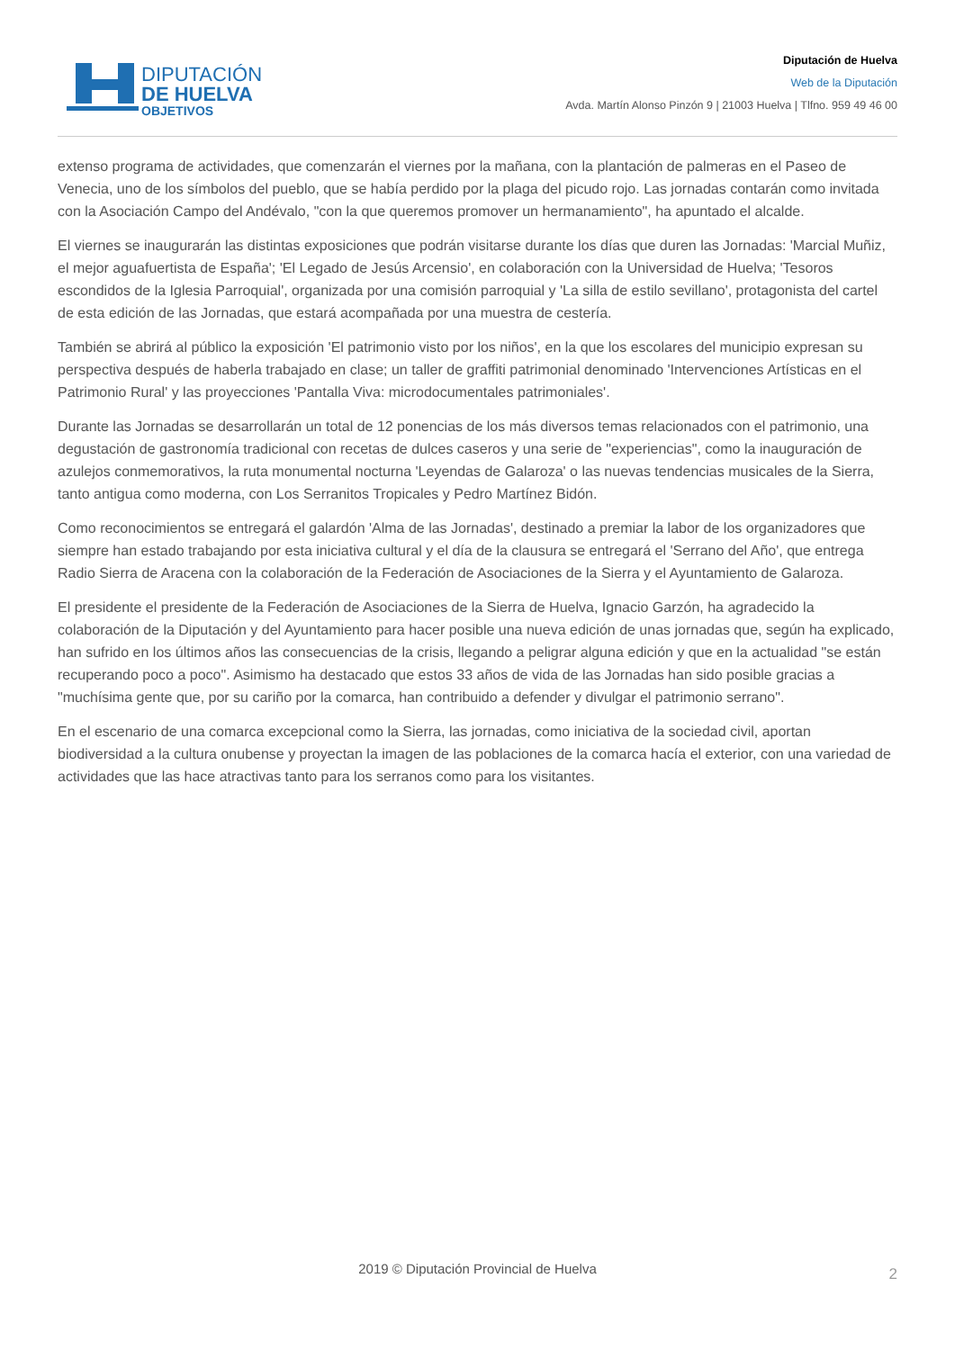DIPUTACIÓN
DE HUELVA
OBJETIVOS
Diputación de Huelva
Web de la Diputación
Avda. Martín Alonso Pinzón 9 | 21003 Huelva | Tlfno. 959 49 46 00
extenso programa de actividades, que comenzarán el viernes por la mañana, con la plantación de palmeras en el Paseo de Venecia, uno de los símbolos del pueblo, que se había perdido por la plaga del picudo rojo. Las jornadas contarán como invitada con la Asociación Campo del Andévalo, "con la que queremos promover un hermanamiento", ha apuntado el alcalde.
El viernes se inaugurarán las distintas exposiciones que podrán visitarse durante los días que duren las Jornadas: 'Marcial Muñiz, el mejor aguafuertista de España'; 'El Legado de Jesús Arcensio', en colaboración con la Universidad de Huelva; 'Tesoros escondidos de la Iglesia Parroquial', organizada por una comisión parroquial y 'La silla de estilo sevillano', protagonista del cartel de esta edición de las Jornadas, que estará acompañada por una muestra de cestería.
También se abrirá al público la exposición 'El patrimonio visto por los niños', en la que los escolares del municipio expresan su perspectiva después de haberla trabajado en clase; un taller de graffiti patrimonial denominado 'Intervenciones Artísticas en el Patrimonio Rural' y las proyecciones 'Pantalla Viva: microdocumentales patrimoniales'.
Durante las Jornadas se desarrollarán un total de 12 ponencias de los más diversos temas relacionados con el patrimonio, una degustación de gastronomía tradicional con recetas de dulces caseros y una serie de "experiencias", como la inauguración de azulejos conmemorativos, la ruta monumental nocturna 'Leyendas de Galaroza' o las nuevas tendencias musicales de la Sierra, tanto antigua como moderna, con Los Serranitos Tropicales y Pedro Martínez Bidón.
Como reconocimientos se entregará el galardón 'Alma de las Jornadas', destinado a premiar la labor de los organizadores que siempre han estado trabajando por esta iniciativa cultural y el día de la clausura se entregará el 'Serrano del Año', que entrega Radio Sierra de Aracena con la colaboración de la Federación de Asociaciones de la Sierra y el Ayuntamiento de Galaroza.
El presidente el presidente de la Federación de Asociaciones de la Sierra de Huelva, Ignacio Garzón, ha agradecido la colaboración de la Diputación y del Ayuntamiento para hacer posible una nueva edición de unas jornadas que, según ha explicado, han sufrido en los últimos años las consecuencias de la crisis, llegando a peligrar alguna edición y que en la actualidad "se están recuperando poco a poco". Asimismo ha destacado que estos 33 años de vida de las Jornadas han sido posible gracias a "muchísima gente que, por su cariño por la comarca, han contribuido a defender y divulgar el patrimonio serrano".
En el escenario de una comarca excepcional como la Sierra, las jornadas, como iniciativa de la sociedad civil, aportan biodiversidad a la cultura onubense y proyectan la imagen de las poblaciones de la comarca hacía el exterior, con una variedad de actividades que las hace atractivas tanto para los serranos como para los visitantes.
2019 © Diputación Provincial de Huelva 2